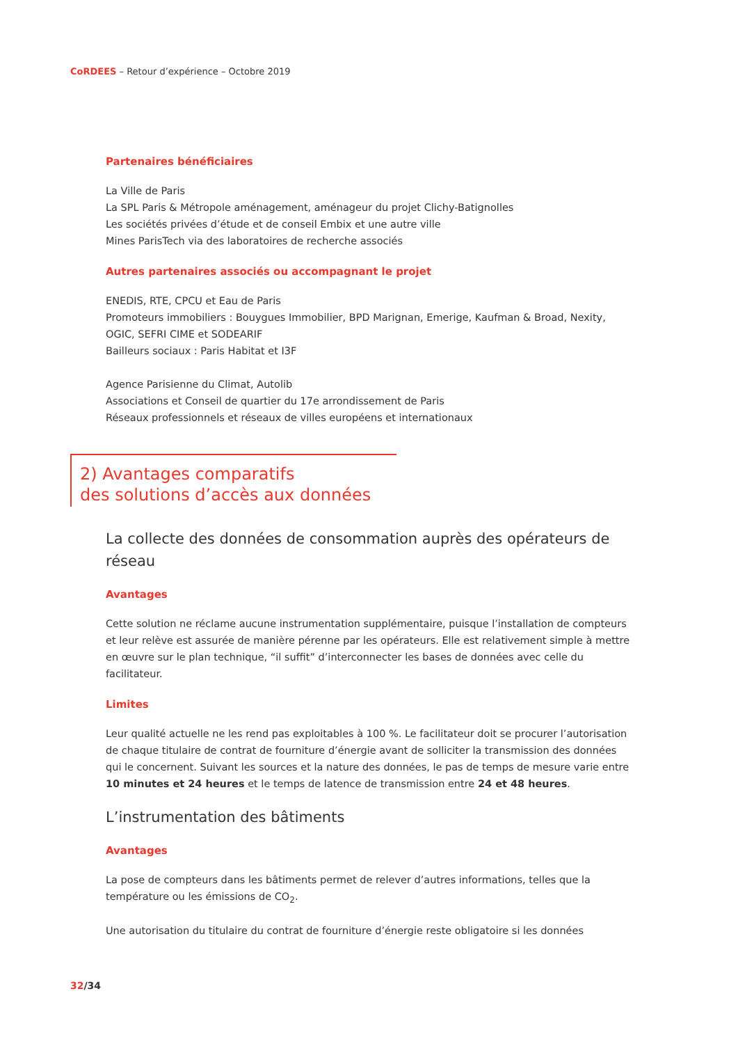CoRDEES – Retour d’expérience – Octobre 2019
Partenaires bénéficiaires
La Ville de Paris
La SPL Paris & Métropole aménagement, aménageur du projet Clichy-Batignolles
Les sociétés privées d’étude et de conseil Embix et une autre ville
Mines ParisTech via des laboratoires de recherche associés
Autres partenaires associés ou accompagnant le projet
ENEDIS, RTE, CPCU et Eau de Paris
Promoteurs immobiliers : Bouygues Immobilier, BPD Marignan, Emerige, Kaufman & Broad, Nexity, OGIC, SEFRI CIME et SODEARIF
Bailleurs sociaux : Paris Habitat et I3F
Agence Parisienne du Climat, Autolib
Associations et Conseil de quartier du 17e arrondissement de Paris
Réseaux professionnels et réseaux de villes européens et internationaux
2) Avantages comparatifs
des solutions d’accès aux données
La collecte des données de consommation auprès des opérateurs de réseau
Avantages
Cette solution ne réclame aucune instrumentation supplémentaire, puisque l’installation de compteurs et leur relève est assurée de manière pérenne par les opérateurs. Elle est relativement simple à mettre en œuvre sur le plan technique, “il suffit” d’interconnecter les bases de données avec celle du facilitateur.
Limites
Leur qualité actuelle ne les rend pas exploitables à 100 %. Le facilitateur doit se procurer l’autorisation de chaque titulaire de contrat de fourniture d’énergie avant de solliciter la transmission des données qui le concernent. Suivant les sources et la nature des données, le pas de temps de mesure varie entre 10 minutes et 24 heures et le temps de latence de transmission entre 24 et 48 heures.
L’instrumentation des bâtiments
Avantages
La pose de compteurs dans les bâtiments permet de relever d’autres informations, telles que la température ou les émissions de CO<sub>2</sub>.
Une autorisation du titulaire du contrat de fourniture d’énergie reste obligatoire si les données
32/34